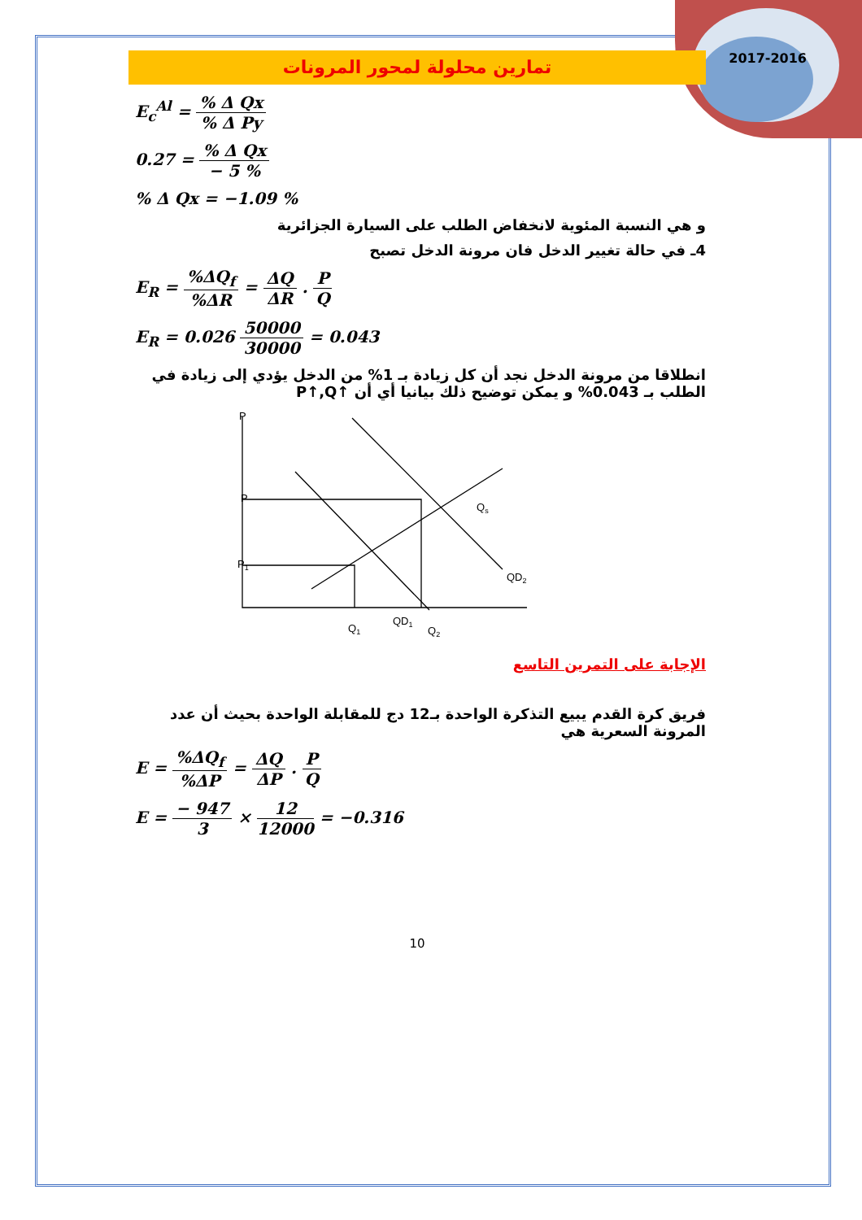2017-2016
تمارين محلولة لمحور المرونات
E<sub>c</sub><sup>Al</sup> = % Δ Qx% Δ Py
0.27 = % Δ Qx − 5 %
% Δ Qx = −1.09 %
و هي النسبة المئوية لانخفاض الطلب على السيارة الجزائرية
4ـ في حالة تغيير الدخل فان مرونة الدخل تصبح
E<sub>R</sub> = %ΔQ<sub>f</sub>%ΔR = ΔQ ΔR . P Q
E<sub>R</sub> = 0.026 50000 30000 = 0.043
انطلاقا من مرونة الدخل نجد أن كل زيادة بـ 1% من الدخل يؤدي إلى زيادة في الطلب بـ 0.043% و يمكن توضيح ذلك بيانيا أي أن P↑,Q↑
P
P
P1
Qs
QD2
QD1
Q1
Q2
الإجابة على التمرين التاسع
فريق كرة القدم يبيع التذكرة الواحدة بـ12 دج للمقابلة الواحدة بحيث أن عدد
المرونة السعرية هي
E = %ΔQ<sub>f</sub>%ΔP = ΔQ ΔP . P Q
E = − 947 3 × 12 12000 = −0.316
10